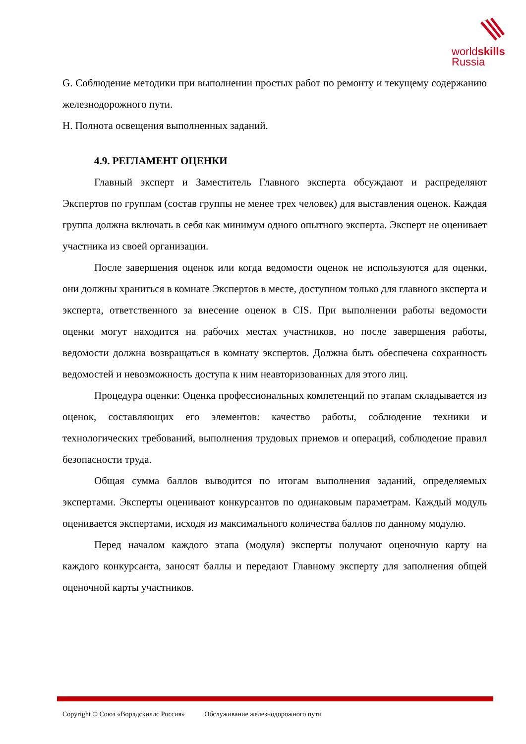worldskills
Russia
G. Соблюдение методики при выполнении простых работ по ремонту и текущему содержанию железнодорожного пути.
H. Полнота освещения выполненных заданий.
4.9. РЕГЛАМЕНТ ОЦЕНКИ
Главный эксперт и Заместитель Главного эксперта обсуждают и распределяют Экспертов по группам (состав группы не менее трех человек) для выставления оценок. Каждая группа должна включать в себя как минимум одного опытного эксперта. Эксперт не оценивает участника из своей организации.
После завершения оценок или когда ведомости оценок не используются для оценки, они должны храниться в комнате Экспертов в месте, доступном только для главного эксперта и эксперта, ответственного за внесение оценок в CIS. При выполнении работы ведомости оценки могут находится на рабочих местах участников, но после завершения работы, ведомости должна возвращаться в комнату экспертов. Должна быть обеспечена сохранность ведомостей и невозможность доступа к ним неавторизованных для этого лиц.
Процедура оценки: Оценка профессиональных компетенций по этапам складывается из оценок, составляющих его элементов: качество работы, соблюдение техники и технологических требований, выполнения трудовых приемов и операций, соблюдение правил безопасности труда.
Общая сумма баллов выводится по итогам выполнения заданий, определяемых экспертами. Эксперты оценивают конкурсантов по одинаковым параметрам. Каждый модуль оценивается экспертами, исходя из максимального количества баллов по данному модулю.
Перед началом каждого этапа (модуля) эксперты получают оценочную карту на каждого конкурсанта, заносят баллы и передают Главному эксперту для заполнения общей оценочной карты участников.
Copyright © Союз «Ворлдскиллс Россия» Обслуживание железнодорожного пути